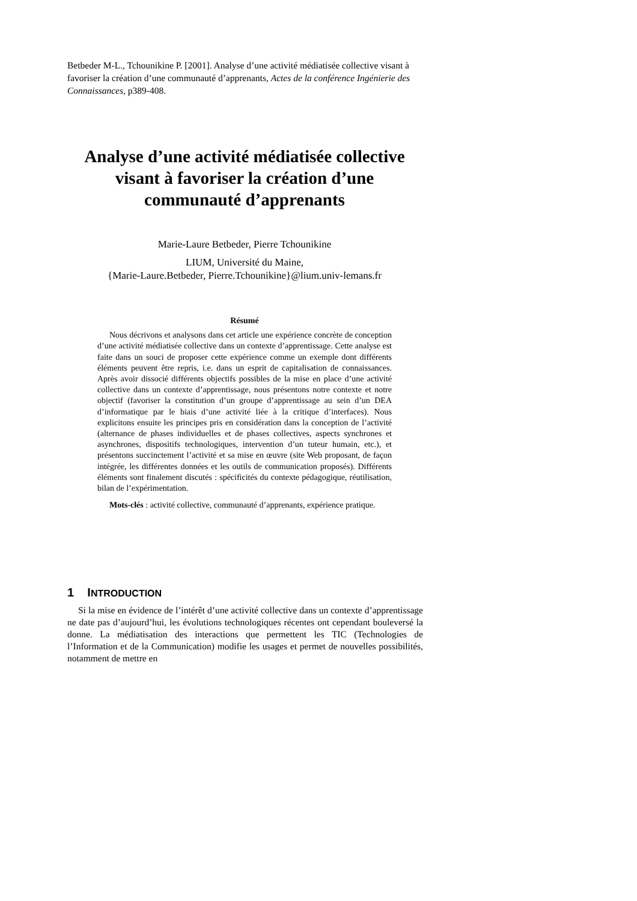Betbeder M-L., Tchounikine P. [2001]. Analyse d’une activité médiatisée collective visant à favoriser la création d’une communauté d’apprenants, Actes de la conférence Ingénierie des Connaissances, p389-408.
Analyse d’une activité médiatisée collective visant à favoriser la création d’une communauté d’apprenants
Marie-Laure Betbeder, Pierre Tchounikine
LIUM, Université du Maine,
{Marie-Laure.Betbeder, Pierre.Tchounikine}@lium.univ-lemans.fr
Résumé
Nous décrivons et analysons dans cet article une expérience concrète de conception d’une activité médiatisée collective dans un contexte d’apprentissage. Cette analyse est faite dans un souci de proposer cette expérience comme un exemple dont différents éléments peuvent être repris, i.e. dans un esprit de capitalisation de connaissances. Après avoir dissocié différents objectifs possibles de la mise en place d’une activité collective dans un contexte d’apprentissage, nous présentons notre contexte et notre objectif (favoriser la constitution d’un groupe d’apprentissage au sein d’un DEA d’informatique par le biais d’une activité liée à la critique d’interfaces). Nous explicitons ensuite les principes pris en considération dans la conception de l’activité (alternance de phases individuelles et de phases collectives, aspects synchrones et asynchrones, dispositifs technologiques, intervention d’un tuteur humain, etc.), et présentons succinctement l’activité et sa mise en œuvre (site Web proposant, de façon intégrée, les différentes données et les outils de communication proposés). Différents éléments sont finalement discutés : spécificités du contexte pédagogique, réutilisation, bilan de l’expérimentation.
Mots-clés : activité collective, communauté d’apprenants, expérience pratique.
1 INTRODUCTION
Si la mise en évidence de l’intérêt d’une activité collective dans un contexte d’apprentissage ne date pas d’aujourd’hui, les évolutions technologiques récentes ont cependant bouleversé la donne. La médiatisation des interactions que permettent les TIC (Technologies de l’Information et de la Communication) modifie les usages et permet de nouvelles possibilités, notamment de mettre en